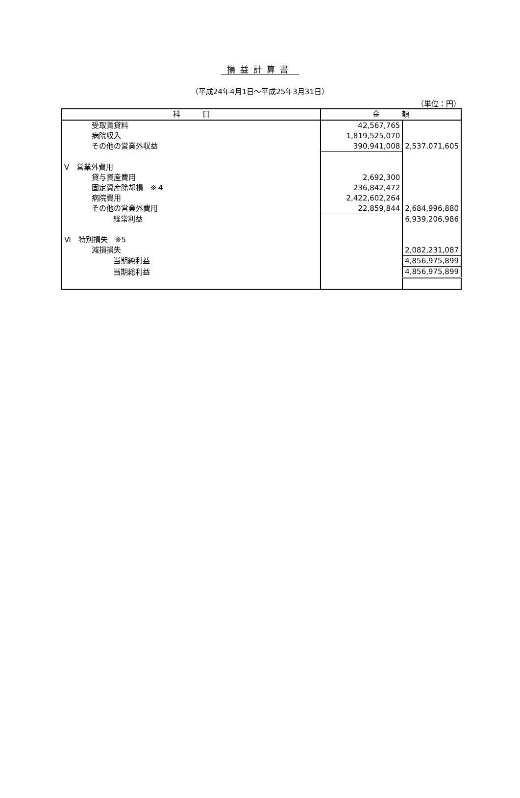損益計算書
（平成24年4月1日～平成25年3月31日）
（単位：円）
| 科 目 | 金 額 | |
| --- | --- | --- |
| 受取賃貸料 | 42,567,765 | |
| 病院収入 | 1,819,525,070 | |
| その他の営業外収益 | 390,941,008 | 2,537,071,605 |
| Ⅴ 営業外費用 | | |
| 貸与資産費用 | 2,692,300 | |
| 固定資産除却損 ※４ | 236,842,472 | |
| 病院費用 | 2,422,602,264 | |
| その他の営業外費用 | 22,859,844 | 2,684,996,880 |
| 経常利益 | | 6,939,206,986 |
| Ⅵ 特別損失 ※5 | | |
| 減損損失 | | 2,082,231,087 |
| 当期純利益 | | 4,856,975,899 |
| 当期総利益 | | 4,856,975,899 |